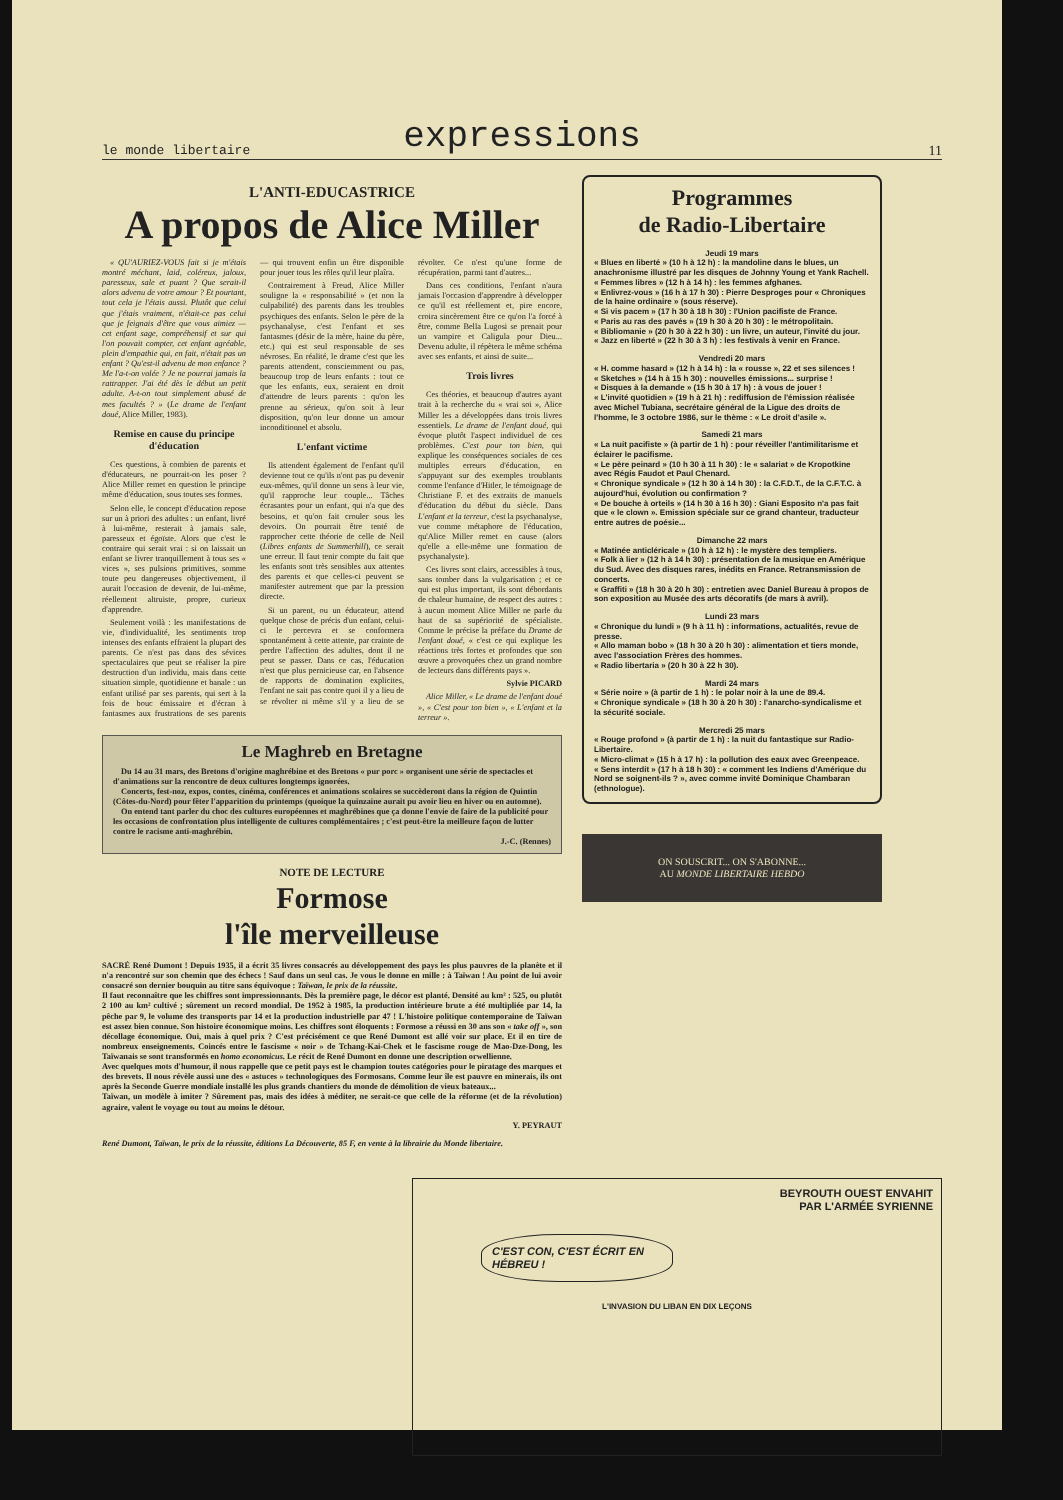le monde libertaire expressions 11
L'ANTI-EDUCASTRICE
A propos de Alice Miller
« QU'AURIEZ-VOUS fait si je m'étais montré méchant, laid, coléreux, jaloux, paresseux, sale et puant ? Que serait-il alors advenu de votre amour ? Et pourtant, tout cela je l'étais aussi. Plutôt que celui que j'étais vraiment, n'était-ce pas celui que je feignais d'être que vous aimiez — cet enfant sage, compréhensif et sur qui l'on pouvait compter, cet enfant agréable, plein d'empathie qui, en fait, n'était pas un enfant ? Qu'est-il advenu de mon enfance ? Me l'a-t-on volée ? Je ne pourrai jamais la rattrapper. J'ai été dès le début un petit adulte. A-t-on tout simplement abusé de mes facultés ? » (Le drame de l'enfant doué, Alice Miller, 1983).
Remise en cause du principe d'éducation
Ces questions, à combien de parents et d'éducateurs, ne pourrait-on les poser ? Alice Miller remet en question le principe même d'éducation, sous toutes ses formes.
Selon elle, le concept d'éducation repose sur un à priori des adultes : un enfant, livré à lui-même, resterait à jamais sale, paresseux et égoïste. Alors que c'est le contraire qui serait vrai : si on laissait un enfant se livrer tranquillement à tous ses « vices », ses pulsions primitives, somme toute peu dangereuses objectivement, il aurait l'occasion de devenir, de lui-même, réellement altruiste, propre, curieux d'apprendre.
Seulement voilà : les manifestations de vie, d'individualité, les sentiments trop intenses des enfants effraient la plupart des parents. Ce n'est pas dans des sévices spectaculaires que peut se réaliser la pire destruction d'un individu, mais dans cette situation simple, quotidienne et banale : un enfant utilisé par ses parents, qui sert à la fois de bouc émissaire et d'écran à fantasmes aux frustrations de ses parents — qui trouvent enfin un être disponible pour jouer tous les rôles qu'il leur plaîra.
Contrairement à Freud, Alice Miller souligne la « responsabilité » (et non la culpabilité) des parents dans les troubles psychiques des enfants. Selon le père de la psychanalyse, c'est l'enfant et ses fantasmes (désir de la mère, haine du père, etc.) qui est seul responsable de ses névroses. En réalité, le drame c'est que les parents attendent, consciemment ou pas, beaucoup trop de leurs enfants : tout ce que les enfants, eux, seraient en droit d'attendre de leurs parents : qu'on les prenne au sérieux, qu'on soit à leur disposition, qu'on leur donne un amour inconditionnel et absolu.
L'enfant victime
Ils attendent également de l'enfant qu'il devienne tout ce qu'ils n'ont pas pu devenir eux-mêmes, qu'il donne un sens à leur vie, qu'il rapproche leur couple... Tâches écrasantes pour un enfant, qui n'a que des besoins, et qu'on fait crouler sous les devoirs. On pourrait être tenté de rapprocher cette théorie de celle de Neil (Libres enfants de Summerhill), ce serait une erreur. Il faut tenir compte du fait que les enfants sont très sensibles aux attentes des parents et que celles-ci peuvent se manifester autrement que par la pression directe.
Si un parent, ou un éducateur, attend quelque chose de précis d'un enfant, celui-ci le percevra et se conformera spontanément à cette attente, par crainte de perdre l'affection des adultes, dont il ne peut se passer. Dans ce cas, l'éducation n'est que plus pernicieuse car, en l'absence de rapports de domination explicites, l'enfant ne sait pas contre quoi il y a lieu de se révolter ni même s'il y a lieu de se révolter. Ce n'est qu'une forme de récupération, parmi tant d'autres...
Dans ces conditions, l'enfant n'aura jamais l'occasion d'apprendre à développer ce qu'il est réellement et, pire encore, croira sincèrement être ce qu'on l'a forcé à être, comme Bella Lugosi se prenait pour un vampire et Caligula pour Dieu... Devenu adulte, il répètera le même schéma avec ses enfants, et ainsi de suite...
Trois livres
Ces théories, et beaucoup d'autres ayant trait à la recherche du « vrai soi », Alice Miller les a développées dans trois livres essentiels. Le drame de l'enfant doué, qui évoque plutôt l'aspect individuel de ces problèmes. C'est pour ton bien, qui explique les conséquences sociales de ces multiples erreurs d'éducation, en s'appuyant sur des exemples troublants comme l'enfance d'Hitler, le témoignage de Christiane F. et des extraits de manuels d'éducation du début du siècle. Dans L'enfant et la terreur, c'est la psychanalyse, vue comme métaphore de l'éducation, qu'Alice Miller remet en cause (alors qu'elle a elle-même une formation de psychanalyste).
Ces livres sont clairs, accessibles à tous, sans tomber dans la vulgarisation ; et ce qui est plus important, ils sont débordants de chaleur humaine, de respect des autres : à aucun moment Alice Miller ne parle du haut de sa supériorité de spécialiste. Comme le précise la préface du Drame de l'enfant doué, « c'est ce qui explique les réactions très fortes et profondes que son œuvre a provoquées chez un grand nombre de lecteurs dans différents pays ».
Sylvie PICARD
Alice Miller, « Le drame de l'enfant doué », « C'est pour ton bien », « L'enfant et la terreur ».
Le Maghreb en Bretagne
Du 14 au 31 mars, des Bretons d'origine maghrébine et des Bretons « pur porc » organisent une série de spectacles et d'animations sur la rencontre de deux cultures longtemps ignorées.
Concerts, fest-noz, expos, contes, cinéma, conférences et animations scolaires se succèderont dans la région de Quintin (Côtes-du-Nord) pour fêter l'apparition du printemps (quoique la quinzaine aurait pu avoir lieu en hiver ou en automne).
On entend tant parler du choc des cultures européennes et maghrébines que ça donne l'envie de faire de la publicité pour les occasions de confrontation plus intelligente de cultures complémentaires ; c'est peut-être la meilleure façon de lutter contre le racisme anti-maghrébin.
J.-C. (Rennes)
NOTE DE LECTURE
Formose
l'île merveilleuse
SACRÉ René Dumont ! Depuis 1935, il a écrit 35 livres consacrés au développement des pays les plus pauvres de la planète et il n'a rencontré sur son chemin que des échecs ! Sauf dans un seul cas. Je vous le donne en mille : à Taïwan ! Au point de lui avoir consacré son dernier bouquin au titre sans équivoque : Taïwan, le prix de la réussite.
Il faut reconnaître que les chiffres sont impressionnants. Dès la première page, le décor est planté. Densité au km² : 525, ou plutôt 2 100 au km² cultivé ; sûrement un record mondial. De 1952 à 1985, la production intérieure brute a été multipliée par 14, la pêche par 9, le volume des transports par 14 et la production industrielle par 47 ! L'histoire politique contemporaine de Taïwan est assez bien connue. Son histoire économique moins. Les chiffres sont éloquents : Formose a réussi en 30 ans son « take off », son décollage économique. Oui, mais à quel prix ? C'est précisément ce que René Dumont est allé voir sur place. Et il en tire de nombreux enseignements. Coincés entre le fascisme « noir » de Tchang-Kai-Chek et le fascisme rouge de Mao-Dze-Dong, les Taïwanais se sont transformés en homo economicus. Le récit de René Dumont en donne une description orwellienne.
Avec quelques mots d'humour, il nous rappelle que ce petit pays est le champion toutes catégories pour le piratage des marques et des brevets. Il nous révèle aussi une des « astuces » technologiques des Formosans. Comme leur île est pauvre en minerais, ils ont après la Seconde Guerre mondiale installé les plus grands chantiers du monde de démolition de vieux bateaux...
Taïwan, un modèle à imiter ? Sûrement pas, mais des idées à méditer, ne serait-ce que celle de la réforme (et de la révolution) agraire, valent le voyage ou tout au moins le détour.
Y. PEYRAUT
René Dumont, Taïwan, le prix de la réussite, éditions La Découverte, 85 F, en vente à la librairie du Monde libertaire.
Programmes
de Radio-Libertaire
Jeudi 19 mars
« Blues en liberté » (10 h à 12 h) : la mandoline dans le blues, un anachronisme illustré par les disques de Johnny Young et Yank Rachell.
« Femmes libres » (12 h à 14 h) : les femmes afghanes.
« Enlivrez-vous » (16 h à 17 h 30) : Pierre Desproges pour « Chroniques de la haine ordinaire » (sous réserve).
« Si vis pacem » (17 h 30 à 18 h 30) : l'Union pacifiste de France.
« Paris au ras des pavés » (19 h 30 à 20 h 30) : le métropolitain.
« Bibliomanie » (20 h 30 à 22 h 30) : un livre, un auteur, l'invité du jour.
« Jazz en liberté » (22 h 30 à 3 h) : les festivals à venir en France.
Vendredi 20 mars
« H. comme hasard » (12 h à 14 h) : la « rousse », 22 et ses silences !
« Sketches » (14 h à 15 h 30) : nouvelles émissions... surprise !
« Disques à la demande » (15 h 30 à 17 h) : à vous de jouer !
« L'invité quotidien » (19 h à 21 h) : rediffusion de l'émission réalisée avec Michel Tubiana, secrétaire général de la Ligue des droits de l'homme, le 3 octobre 1986, sur le thème : « Le droit d'asile ».
Samedi 21 mars
« La nuit pacifiste » (à partir de 1 h) : pour réveiller l'antimilitarisme et éclairer le pacifisme.
« Le père peinard » (10 h 30 à 11 h 30) : le « salariat » de Kropotkine avec Régis Faudot et Paul Chenard.
« Chronique syndicale » (12 h 30 à 14 h 30) : la C.F.D.T., de la C.F.T.C. à aujourd'hui, évolution ou confirmation ?
« De bouche à orteils » (14 h 30 à 16 h 30) : Giani Esposito n'a pas fait que « le clown ». Emission spéciale sur ce grand chanteur, traducteur entre autres de poésie...
Dimanche 22 mars
« Matinée anticléricale » (10 h à 12 h) : le mystère des templiers.
« Folk à lier » (12 h à 14 h 30) : présentation de la musique en Amérique du Sud. Avec des disques rares, inédits en France. Retransmission de concerts.
« Graffiti » (18 h 30 à 20 h 30) : entretien avec Daniel Bureau à propos de son exposition au Musée des arts décoratifs (de mars à avril).
Lundi 23 mars
« Chronique du lundi » (9 h à 11 h) : informations, actualités, revue de presse.
« Allo maman bobo » (18 h 30 à 20 h 30) : alimentation et tiers monde, avec l'association Frères des hommes.
« Radio libertaria » (20 h 30 à 22 h 30).
Mardi 24 mars
« Série noire » (à partir de 1 h) : le polar noir à la une de 89.4.
« Chronique syndicale » (18 h 30 à 20 h 30) : l'anarcho-syndicalisme et la sécurité sociale.
Mercredi 25 mars
« Rouge profond » (à partir de 1 h) : la nuit du fantastique sur Radio-Libertaire.
« Micro-climat » (15 h à 17 h) : la pollution des eaux avec Greenpeace.
« Sens interdit » (17 h à 18 h 30) : « comment les Indiens d'Amérique du Nord se soignent-ils ? », avec comme invité Dominique Chambaran (ethnologue).
ON SOUSCRIT... ON S'ABONNE...
AU MONDE LIBERTAIRE HEBDO
BEYROUTH OUEST ENVAHIT
PAR L'ARMÉE SYRIENNE
C'EST CON, C'EST ÉCRIT EN HÉBREU !
L'INVASION DU LIBAN EN DIX LEÇONS